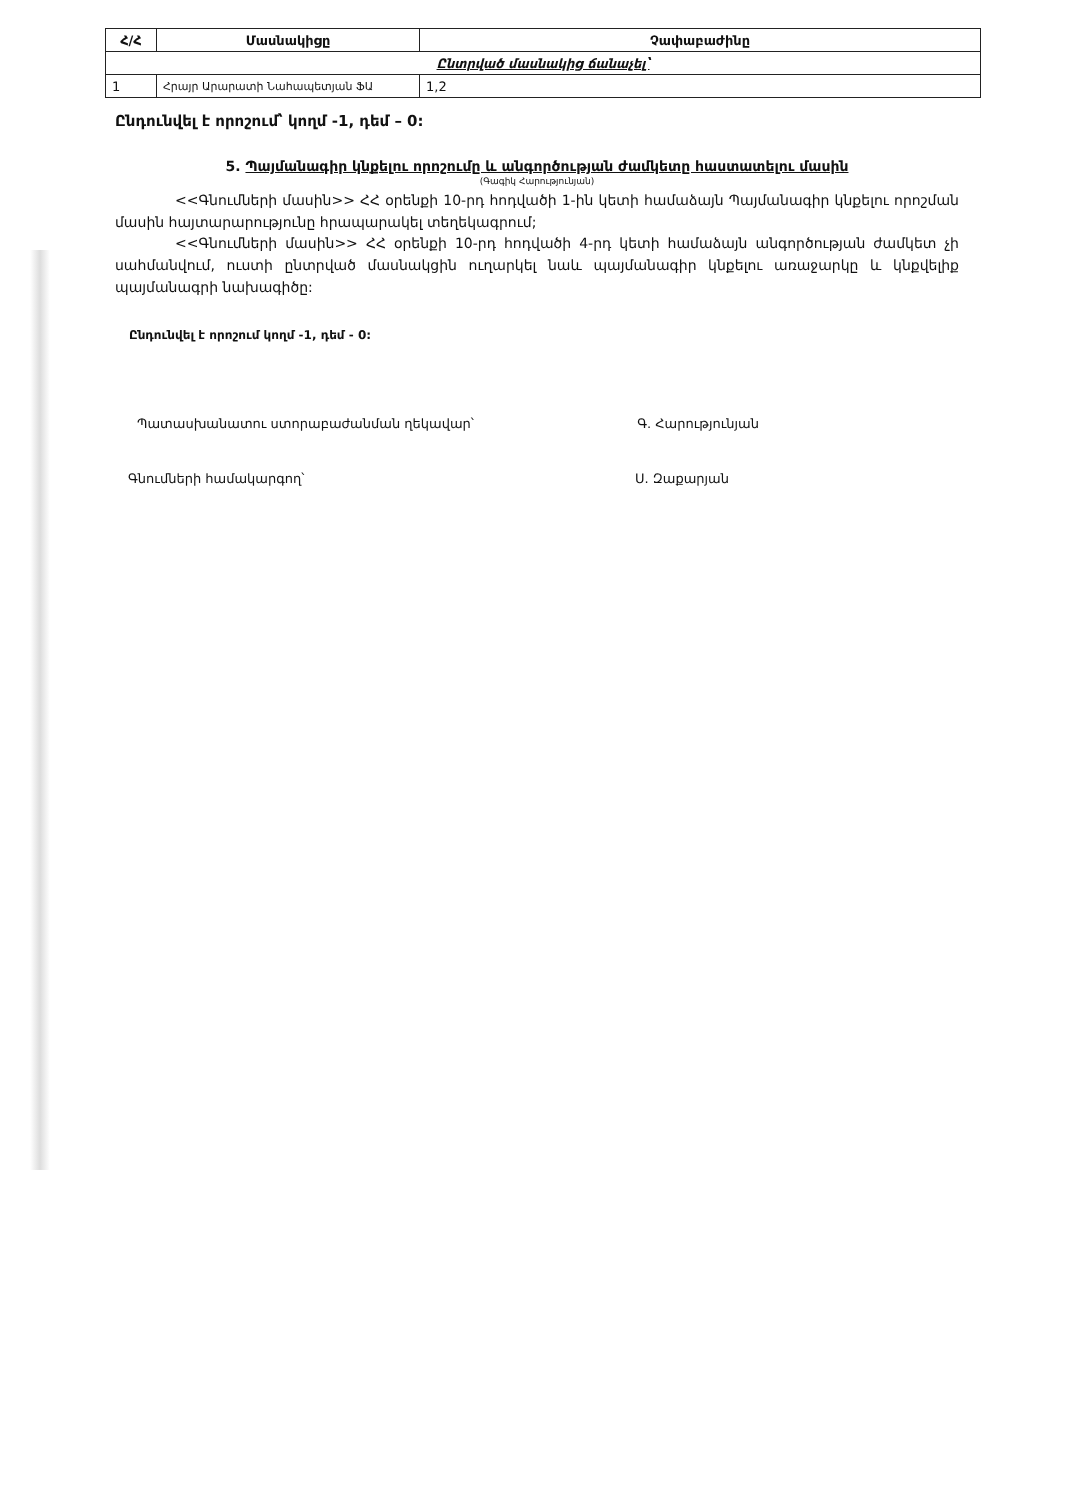| Հ/Հ | Մասնակիցը | Չափաբաժինը |
| --- | --- | --- |
| Ընտրված մասնակից ճանաչել՝ | | |
| 1 | Հրայր Արարատի Նահապետյան ՖԱ | 1,2 |
Ընդունվել է որոշում՝ կողմ -1, դեմ – 0:
5. Պայմանագիր կնքելու որոշումը և անգործության ժամկետը հաստատելու մասին
(Գագիկ Հարությունյան)
<<Գնումների մասին>> ՀՀ օրենքի 10-րդ հոդվածի 1-ին կետի համաձայն Պայմանագիր կնքելու որոշման մասին հայտարարությունը հրապարակել տեղեկագրում;
<<Գնումների մասին>> ՀՀ օրենքի 10-րդ հոդվածի 4-րդ կետի համաձայն անգործության ժամկետ չի սահմանվում, ուստի ընտրված մասնակցին ուղարկել նաև պայմանագիր կնքելու առաջարկը և կնքվելիք պայմանագրի նախագիծը:
Ընդունվել է որոշում կողմ -1, դեմ - 0:
Պատասխանատու ստորաբաժանման ղեկավար՝ Գ. Հարությունյան
Գնումների համակարգող՝ Ս. Զաքարյան